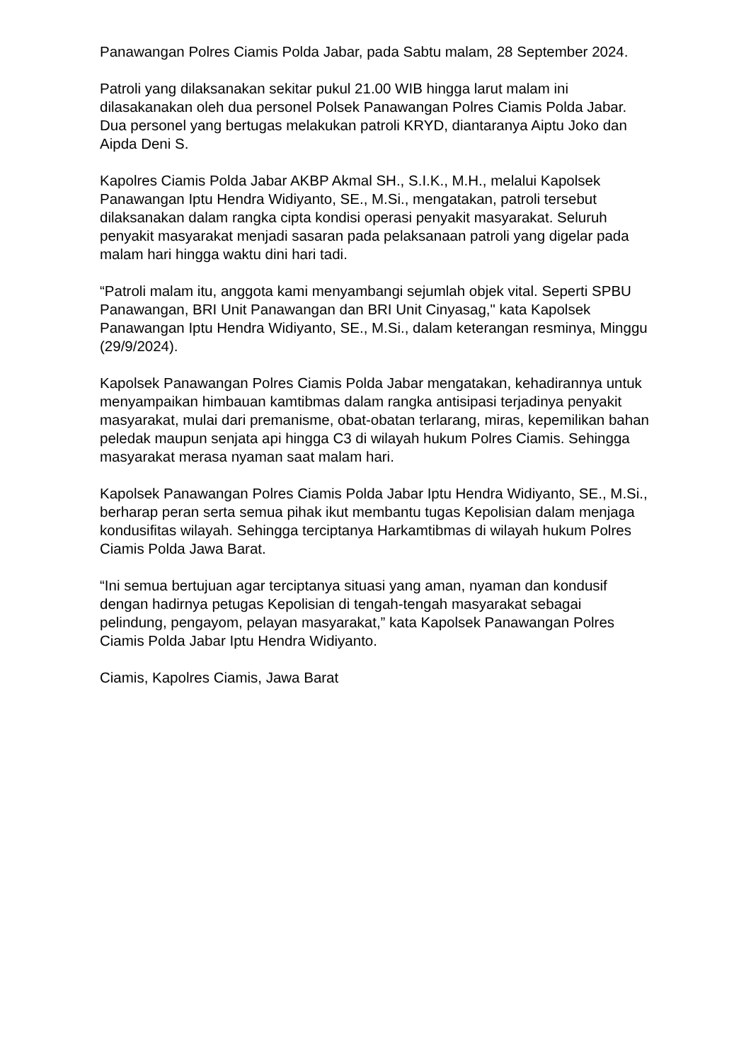Panawangan Polres Ciamis Polda Jabar, pada Sabtu malam, 28 September 2024.
Patroli yang dilaksanakan sekitar pukul 21.00 WIB hingga larut malam ini dilasakanakan oleh dua personel Polsek Panawangan Polres Ciamis Polda Jabar. Dua personel yang bertugas melakukan patroli KRYD, diantaranya Aiptu Joko dan Aipda Deni S.
Kapolres Ciamis Polda Jabar AKBP Akmal SH., S.I.K., M.H., melalui Kapolsek Panawangan Iptu Hendra Widiyanto, SE., M.Si., mengatakan, patroli tersebut dilaksanakan dalam rangka cipta kondisi operasi penyakit masyarakat. Seluruh penyakit masyarakat menjadi sasaran pada pelaksanaan patroli yang digelar pada malam hari hingga waktu dini hari tadi.
“Patroli malam itu, anggota kami menyambangi sejumlah objek vital. Seperti SPBU Panawangan, BRI Unit Panawangan dan BRI Unit Cinyasag," kata Kapolsek Panawangan Iptu Hendra Widiyanto, SE., M.Si., dalam keterangan resminya, Minggu (29/9/2024).
Kapolsek Panawangan Polres Ciamis Polda Jabar mengatakan, kehadirannya untuk menyampaikan himbauan kamtibmas dalam rangka antisipasi terjadinya penyakit masyarakat, mulai dari premanisme, obat-obatan terlarang, miras, kepemilikan bahan peledak maupun senjata api hingga C3 di wilayah hukum Polres Ciamis. Sehingga masyarakat merasa nyaman saat malam hari.
Kapolsek Panawangan Polres Ciamis Polda Jabar Iptu Hendra Widiyanto, SE., M.Si., berharap peran serta semua pihak ikut membantu tugas Kepolisian dalam menjaga kondusifitas wilayah. Sehingga terciptanya Harkamtibmas di wilayah hukum Polres Ciamis Polda Jawa Barat.
“Ini semua bertujuan agar terciptanya situasi yang aman, nyaman dan kondusif dengan hadirnya petugas Kepolisian di tengah-tengah masyarakat sebagai pelindung, pengayom, pelayan masyarakat,” kata Kapolsek Panawangan Polres Ciamis Polda Jabar Iptu Hendra Widiyanto.
Ciamis, Kapolres Ciamis, Jawa Barat